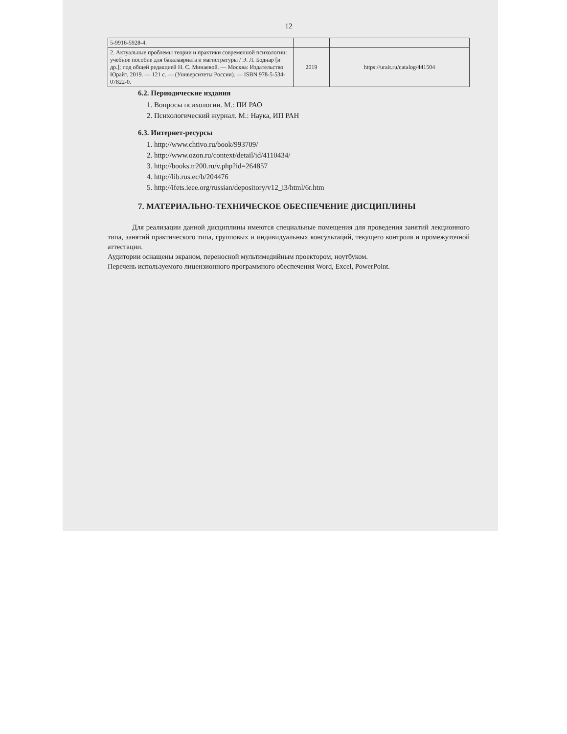12
| 5-9916-5928-4. | | |
| 2. Актуальные проблемы теории и практики современной психологии: учебное пособие для бакалавриата и магистратуры / Э. Л. Боднар [и др.]; под общей редакцией Н. С. Минаевой. — Москва: Издательство Юрайт, 2019. — 121 с. — (Университеты России). — ISBN 978-5-534-07822-0. | 2019 | https://urait.ru/catalog/441504 |
6.2. Периодические издания
1. Вопросы психологии. М.: ПИ РАО
2. Психологический журнал. М.: Наука, ИП РАН
6.3. Интернет-ресурсы
1. http://www.chtivo.ru/book/993709/
2. http://www.ozon.ru/context/detail/id/4110434/
3. http://books.tr200.ru/v.php?id=264857
4. http://lib.rus.ec/b/204476
5. http://ifets.ieee.org/russian/depository/v12_i3/html/6r.htm
7. МАТЕРИАЛЬНО-ТЕХНИЧЕСКОЕ ОБЕСПЕЧЕНИЕ ДИСЦИПЛИНЫ
Для реализации данной дисциплины имеются специальные помещения для проведения занятий лекционного типа, занятий практического типа, групповых и индивидуальных консультаций, текущего контроля и промежуточной аттестации.
Аудитории оснащены экраном, переносной мультимедийным проектором, ноутбуком.
Перечень используемого лицензионного программного обеспечения Word, Excel, PowerPoint.